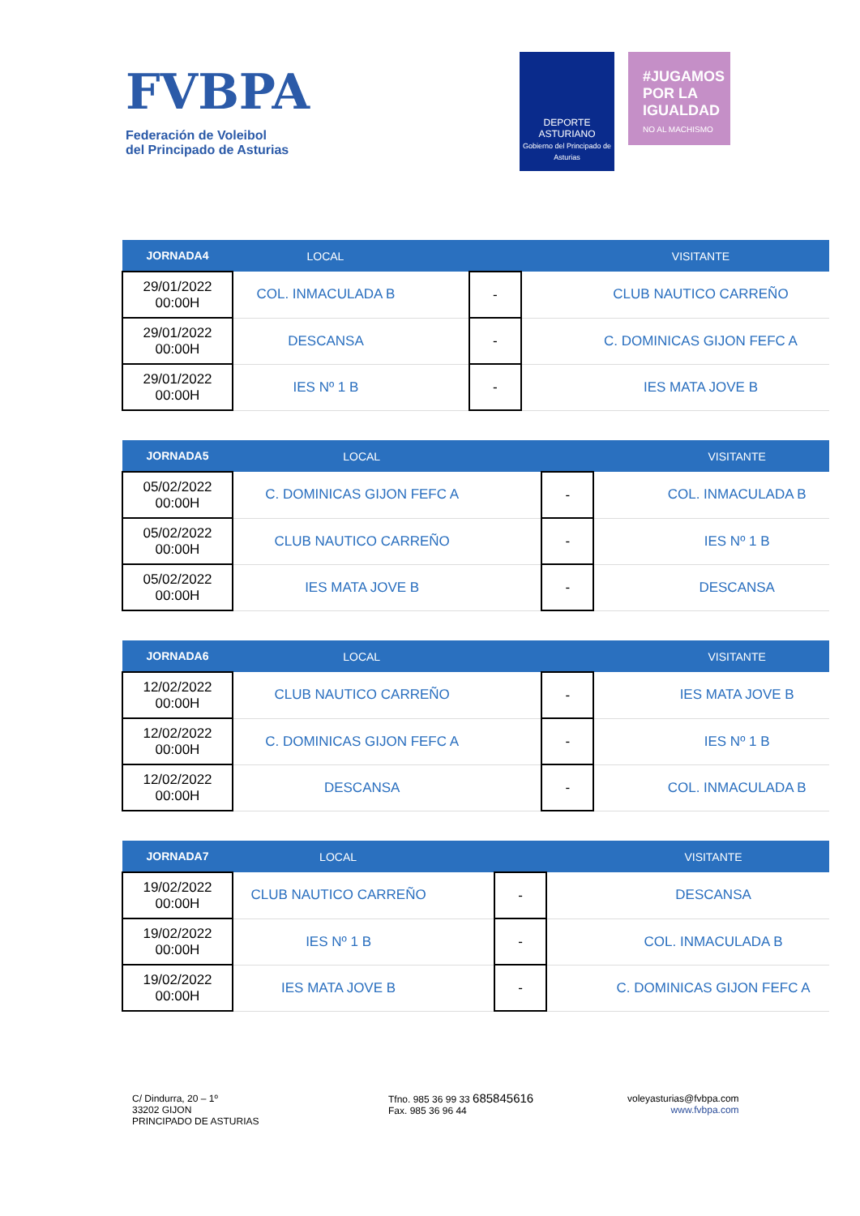FVBPA
Federación de Voleibol
del Principado de Asturias
DEPORTE
ASTURIANO
Gobierno del Principado de Asturias
#JUGAMOS
POR LA
IGUALDAD
NO AL MACHISMO
| JORNADA4 | LOCAL | | | | VISITANTE |
| --- | --- | --- | --- | --- | --- |
| 29/01/2022 00:00H | COL. INMACULADA B | | - | | CLUB NAUTICO CARREÑO |
| 29/01/2022 00:00H | DESCANSA | | - | | C. DOMINICAS GIJON FEFC A |
| 29/01/2022 00:00H | IES Nº 1 B | | - | | IES MATA JOVE B |
| JORNADA5 | LOCAL | | | | VISITANTE |
| --- | --- | --- | --- | --- | --- |
| 05/02/2022 00:00H | C. DOMINICAS GIJON FEFC A | | - | | COL. INMACULADA B |
| 05/02/2022 00:00H | CLUB NAUTICO CARREÑO | | - | | IES Nº 1 B |
| 05/02/2022 00:00H | IES MATA JOVE B | | - | | DESCANSA |
| JORNADA6 | LOCAL | | | | VISITANTE |
| --- | --- | --- | --- | --- | --- |
| 12/02/2022 00:00H | CLUB NAUTICO CARREÑO | | - | | IES MATA JOVE B |
| 12/02/2022 00:00H | C. DOMINICAS GIJON FEFC A | | - | | IES Nº 1 B |
| 12/02/2022 00:00H | DESCANSA | | - | | COL. INMACULADA B |
| JORNADA7 | LOCAL | | | | VISITANTE |
| --- | --- | --- | --- | --- | --- |
| 19/02/2022 00:00H | CLUB NAUTICO CARREÑO | | - | | DESCANSA |
| 19/02/2022 00:00H | IES Nº 1 B | | - | | COL. INMACULADA B |
| 19/02/2022 00:00H | IES MATA JOVE B | | - | | C. DOMINICAS GIJON FEFC A |
C/ Dindurra, 20 – 1º
33202 GIJON
PRINCIPADO DE ASTURIAS
Tfno. 985 36 99 33 685845616
Fax. 985 36 96 44
voleyasturias@fvbpa.com
www.fvbpa.com